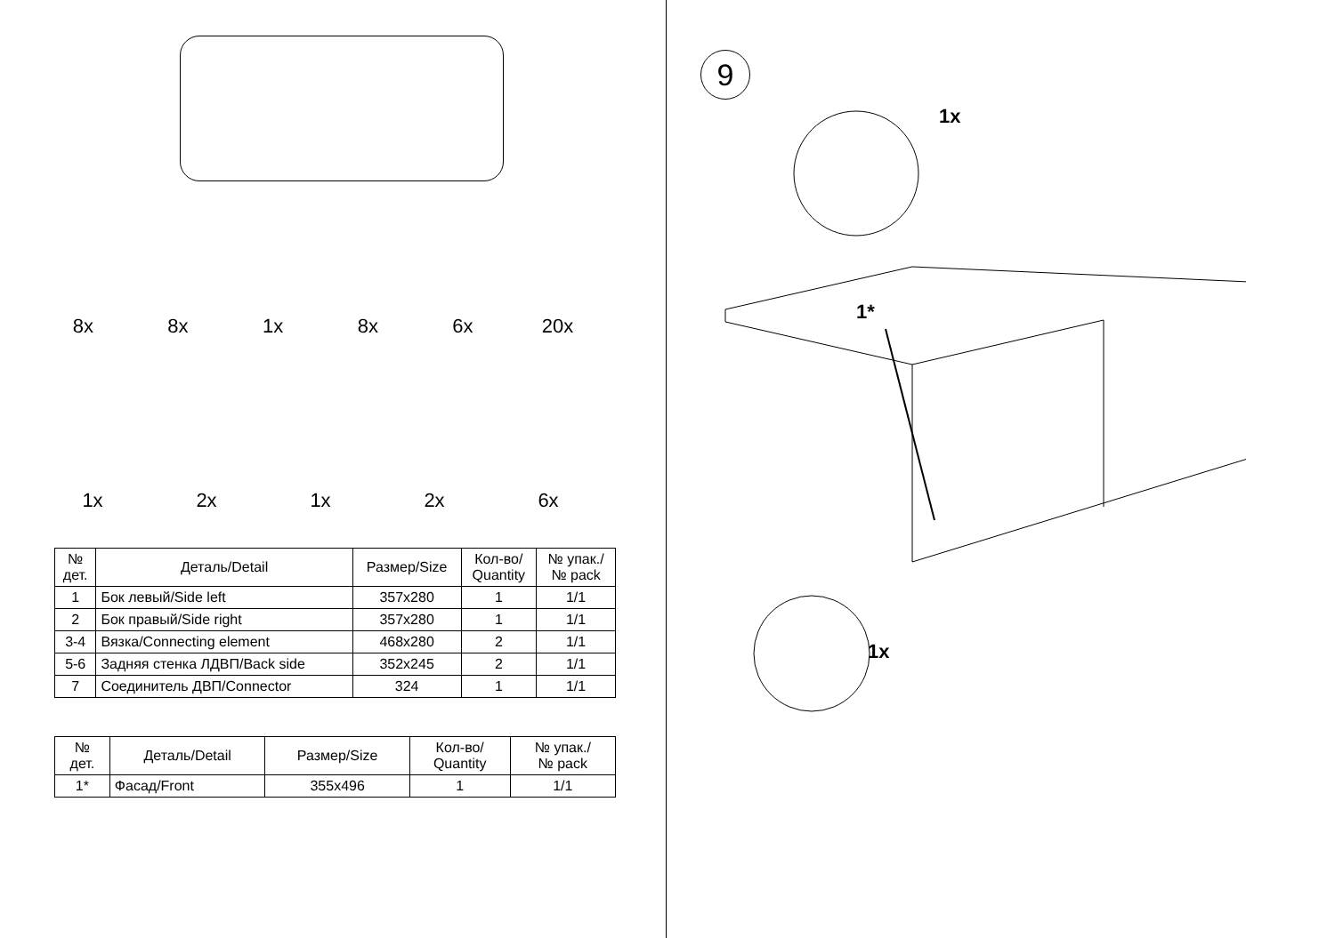8x 8x 1x 8x 6x 20x
1x 2x 1x 2x 6x
| № дет. | Деталь/Detail | Размер/Size | Кол-во/ Quantity | № упак./ № pack |
| --- | --- | --- | --- | --- |
| 1 | Бок левый/Side left | 357x280 | 1 | 1/1 |
| 2 | Бок правый/Side right | 357x280 | 1 | 1/1 |
| 3-4 | Вязка/Connecting element | 468x280 | 2 | 1/1 |
| 5-6 | Задняя стенка ЛДВП/Back side | 352x245 | 2 | 1/1 |
| 7 | Соединитель ДВП/Connector | 324 | 1 | 1/1 |
| № дет. | Деталь/Detail | Размер/Size | Кол-во/ Quantity | № упак./ № pack |
| --- | --- | --- | --- | --- |
| 1* | Фасад/Front | 355x496 | 1 | 1/1 |
9
1x
1*
1x